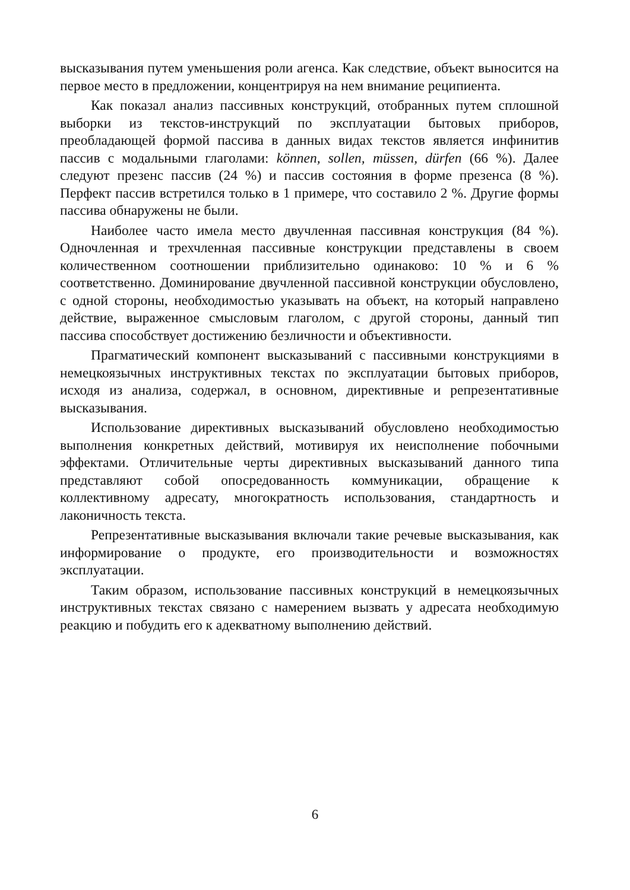высказывания путем уменьшения роли агенса. Как следствие, объект выносится на первое место в предложении, концентрируя на нем внимание реципиента.
Как показал анализ пассивных конструкций, отобранных путем сплошной выборки из текстов-инструкций по эксплуатации бытовых приборов, преобладающей формой пассива в данных видах текстов является инфинитив пассив с модальными глаголами: können, sollen, müssen, dürfen (66 %). Далее следуют презенс пассив (24 %) и пассив состояния в форме презенса (8 %). Перфект пассив встретился только в 1 примере, что составило 2 %. Другие формы пассива обнаружены не были.
Наиболее часто имела место двучленная пассивная конструкция (84 %). Одночленная и трехчленная пассивные конструкции представлены в своем количественном соотношении приблизительно одинаково: 10 % и 6 % соответственно. Доминирование двучленной пассивной конструкции обусловлено, с одной стороны, необходимостью указывать на объект, на который направлено действие, выраженное смысловым глаголом, с другой стороны, данный тип пассива способствует достижению безличности и объективности.
Прагматический компонент высказываний с пассивными конструкциями в немецкоязычных инструктивных текстах по эксплуатации бытовых приборов, исходя из анализа, содержал, в основном, директивные и репрезентативные высказывания.
Использование директивных высказываний обусловлено необходимостью выполнения конкретных действий, мотивируя их неисполнение побочными эффектами. Отличительные черты директивных высказываний данного типа представляют собой опосредованность коммуникации, обращение к коллективному адресату, многократность использования, стандартность и лаконичность текста.
Репрезентативные высказывания включали такие речевые высказывания, как информирование о продукте, его производительности и возможностях эксплуатации.
Таким образом, использование пассивных конструкций в немецкоязычных инструктивных текстах связано с намерением вызвать у адресата необходимую реакцию и побудить его к адекватному выполнению действий.
6